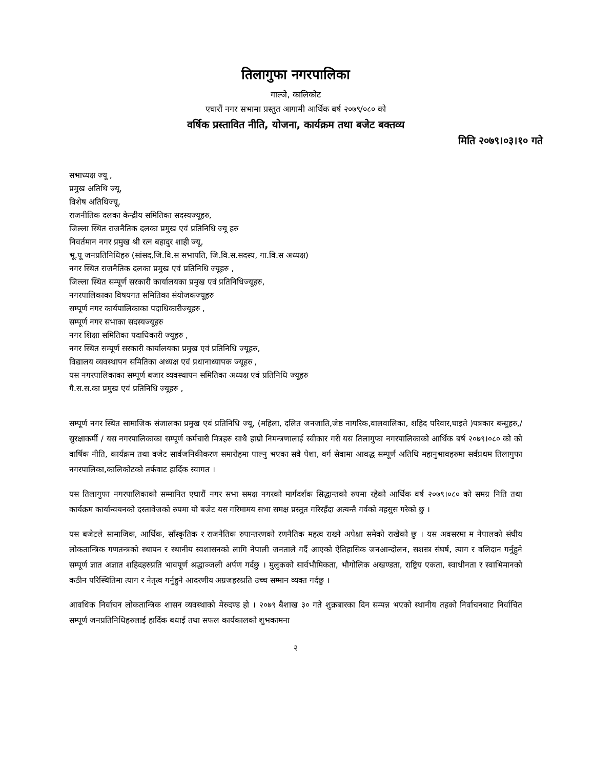तिलागुफा नगरपालिका
गाल्जे, कालिकोट
एघारौं नगर सभामा प्रस्तुत आगामी आर्थिक बर्ष २०७९/०८० को
वर्षिक प्रस्तावित नीति, योजना, कार्यक्रम तथा बजेट बक्तव्य
मिति २०७९।०३।१० गते
सभाध्यक्ष ज्यू ,
प्रमुख अतिथि ज्यू,
विशेष अतिथिज्यू,
राजनीतिक दलका केन्द्रीय समितिका सदस्यज्यूहरु,
जिल्ला स्थित राजनैतिक दलका प्रमुख एवं प्रतिनिधि ज्यू हरु
निवर्तमान नगर प्रमुख श्री रत्न बहादुर शाही ज्यू,
भू.पू जनप्रतिनिधिहरु (सांसद,जि.वि.स सभापति, जि.वि.स.सदस्य, गा.वि.स अध्यक्ष)
नगर स्थित राजनैतिक दलका प्रमुख एवं प्रतिनिधि ज्यूहरु ,
जिल्ला स्थित सम्पूर्ण सरकारी कार्यालयका प्रमुख एवं प्रतिनिधिज्यूहरु,
नगरपालिकाका विषयगत समितिका संयोजकज्यूहरु
सम्पूर्ण नगर कार्यपालिकाका पदाधिकारीज्यूहरु ,
सम्पूर्ण नगर सभाका सदस्यज्यूहरु
नगर शिक्षा समितिका पदाधिकारी ज्यूहरु ,
नगर स्थित सम्पूर्ण सरकारी कार्यालयका प्रमुख एवं प्रतिनिधि ज्यूहरु,
विद्यालय व्यवस्थापन समितिका अध्यक्ष एवं प्रधानाध्यापक ज्यूहरु ,
यस नगरपालिकाका सम्पूर्ण बजार व्यवस्थापन समितिका अध्यक्ष एवं प्रतिनिधि ज्यूहरु
गै.स.स.का प्रमुख एवं प्रतिनिधि ज्यूहरु ,
सम्पूर्ण नगर स्थित सामाजिक संजालका प्रमुख एवं प्रतिनिधि ज्यू, (महिला, दलित जनजाति,जेष्ठ नागरिक,वालवालिका, शहिद परिवार,घाइते )पत्रकार बन्धुहरु,/सुरक्षाकर्मी / यस नगरपालिकाका सम्पूर्ण कर्मचारी मित्रहरु साथै हाम्रो निमन्त्रणालाई स्वीकार गरी यस तिलागुफा नगरपालिकाको आर्थिक बर्ष २०७९।०८० को को वार्षिक नीति, कार्यक्रम तथा वजेट सार्वजनिकीकरण समारोहमा पाल्नु भएका सवै पेशा, वर्ग सेवामा आवद्ध सम्पूर्ण अतिथि महानुभावहरुमा सर्वप्रथम तिलागुफा नगरपालिका,कालिकोटको तर्फवाट हार्दिक स्वागत ।
यस तिलागुफा नगरपालिकाको सम्मानित एघारौं नगर सभा समक्ष नगरको मार्गदर्शक सिद्धान्तको रुपमा रहेको आर्थिक वर्ष २०७९।०८० को समग्र निति तथा कार्यक्रम कार्यान्वयनको दस्तावेजको रुपमा यो बजेट यस गरिमामय सभा समक्ष प्रस्तुत गरिरहँदा अत्यन्तै गर्वको महसुस गरेको छु ।
यस बजेटले सामाजिक, आर्थिक, साँस्कृतिक र राजनैतिक रुपान्तरणको रणनैतिक महत्व राख्ने अपेक्षा समेको राखेको छु । यस अवसरमा म नेपालको संघीय लोकतान्त्रिक गणतन्त्रको स्थापन र स्थानीय स्वशासनको लागि नेपाली जनताले गर्दै आएको ऐतिहासिक जनआन्दोलन, सशस्त्र संघर्ष, त्याग र वलिदान गर्नुहुने सम्पूर्ण ज्ञात अज्ञात शहिदहरुप्रति भावपूर्ण श्रद्धाञ्जली अर्पण गर्दछु । मुलुकको सार्वभौमिकता, भौगोलिक अखण्डता, राष्ट्रिय एकता, स्वाधीनता र स्वाभिमानको कठीन परिस्थितिमा त्याग र नेतृत्व गर्नुहुने आदरणीय अग्रजहरुप्रति उच्च सम्मान व्यक्त गर्दछु ।
आवधिक निर्वाचन लोकतान्त्रिक शासन व्यवस्थाको मेरुदण्ड हो । २०७९ बैशाख ३० गते शुक्रबारका दिन सम्पन्न भएको स्थानीय तहको निर्वाचनबाट निर्वाचित सम्पूर्ण जनप्रतिनिधिहरुलाई हार्दिक बधाई तथा सफल कार्यकालको शुभकामना
२